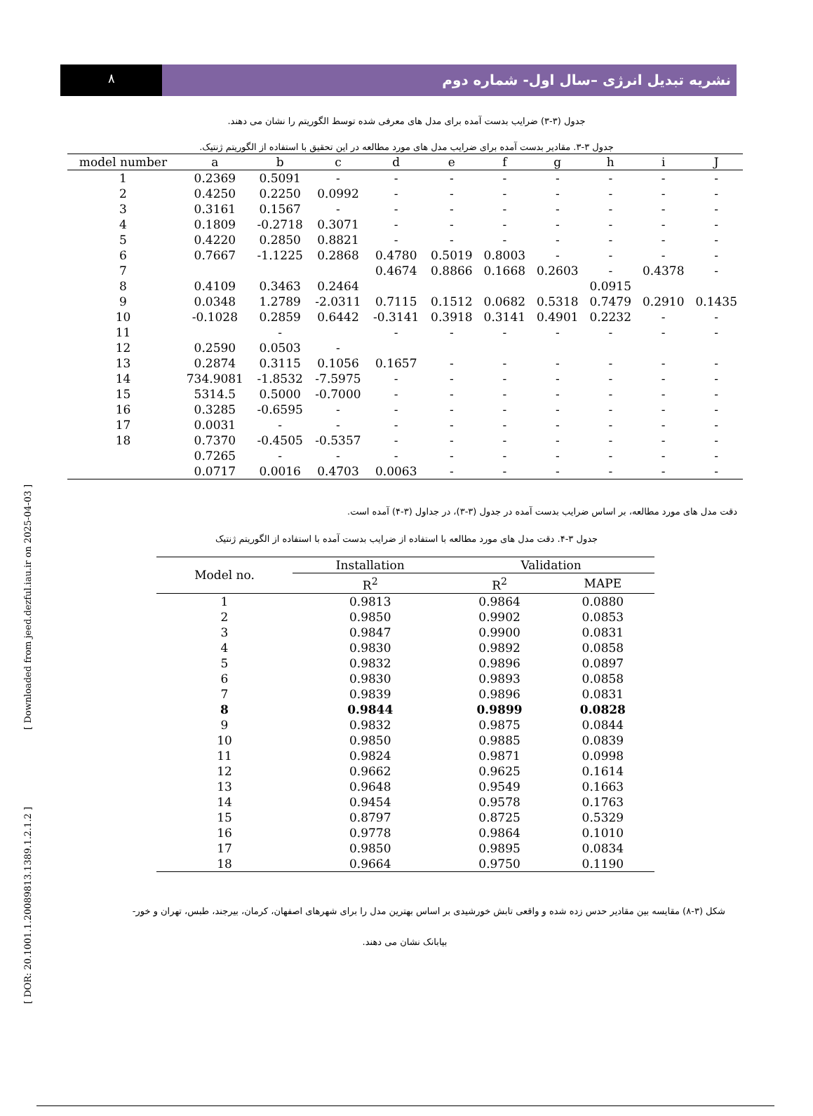[ DOR: 20.1001.1.20089813.1389.1.2.1.2 ] [ Downloaded from jeed.dezful.iau.ir on 2025-04-03 ]
٨
نشریه تبدیل انرژی –سال اول- شماره دوم
جدول (۳-۳) ضرایب بدست آمده برای مدل های معرفی شده توسط الگوریتم را نشان می دهند.
جدول ۳-۳. مقادیر بدست آمده برای ضرایب مدل های مورد مطالعه در این تحقیق با استفاده از الگوریتم ژنتیک.
| model number | a | b | c | d | e | f | g | h | i | J |
| --- | --- | --- | --- | --- | --- | --- | --- | --- | --- | --- |
| 1 | 0.2369 | 0.5091 | - | - | - | - | - | - | - | - |
| 2 | 0.4250 | 0.2250 | 0.0992 | - | - | - | - | - | - | - |
| 3 | 0.3161 | 0.1567 | - | - | - | - | - | - | - | - |
| 4 | 0.1809 | -0.2718 | 0.3071 | - | - | - | - | - | - | - |
| 5 | 0.4220 | 0.2850 | 0.8821 | - | - | - | - | - | - | - |
| 6 | 0.7667 | -1.1225 | 0.2868 | 0.4780 | 0.5019 | 0.8003 | - | - | - | - |
| 7 | | | | 0.4674 | 0.8866 | 0.1668 | 0.2603 | - | 0.4378 | - |
| 8 | 0.4109 | 0.3463 | 0.2464 | | | | | 0.0915 | | |
| 9 | 0.0348 | 1.2789 | -2.0311 | 0.7115 | 0.1512 | 0.0682 | 0.5318 | 0.7479 | 0.2910 | 0.1435 |
| 10 | -0.1028 | 0.2859 | 0.6442 | -0.3141 | 0.3918 | 0.3141 | 0.4901 | 0.2232 | - | - |
| 11 | | - | | - | - | - | - | - | - | - |
| 12 | 0.2590 | 0.0503 | - | | | | | | | |
| 13 | 0.2874 | 0.3115 | 0.1056 | 0.1657 | - | - | - | - | - | - |
| 14 | 734.9081 | -1.8532 | -7.5975 | - | - | - | - | - | - | - |
| 15 | 5314.5 | 0.5000 | -0.7000 | - | - | - | - | - | - | - |
| 16 | 0.3285 | -0.6595 | - | - | - | - | - | - | - | - |
| 17 | 0.0031 | - | - | - | - | - | - | - | - | - |
| 18 | 0.7370 | -0.4505 | -0.5357 | - | - | - | - | - | - | - |
| | 0.7265 | - | - | - | - | - | - | - | - | - |
| | 0.0717 | 0.0016 | 0.4703 | 0.0063 | - | - | - | - | - | - |
دقت مدل های مورد مطالعه، بر اساس ضرایب بدست آمده در جدول (۳-۳)، در جداول (۳-۴) آمده است.
جدول ۳-۴. دقت مدل های مورد مطالعه با استفاده از ضرایب بدست آمده با استفاده از الگوریتم ژنتیک
| Model no. | Installation | Validation | |
| --- | --- | --- | --- |
| | R<sup>2</sup> | R<sup>2</sup> | MAPE |
| 1 | 0.9813 | 0.9864 | 0.0880 |
| 2 | 0.9850 | 0.9902 | 0.0853 |
| 3 | 0.9847 | 0.9900 | 0.0831 |
| 4 | 0.9830 | 0.9892 | 0.0858 |
| 5 | 0.9832 | 0.9896 | 0.0897 |
| 6 | 0.9830 | 0.9893 | 0.0858 |
| 7 | 0.9839 | 0.9896 | 0.0831 |
| 8 | 0.9844 | 0.9899 | 0.0828 |
| 9 | 0.9832 | 0.9875 | 0.0844 |
| 10 | 0.9850 | 0.9885 | 0.0839 |
| 11 | 0.9824 | 0.9871 | 0.0998 |
| 12 | 0.9662 | 0.9625 | 0.1614 |
| 13 | 0.9648 | 0.9549 | 0.1663 |
| 14 | 0.9454 | 0.9578 | 0.1763 |
| 15 | 0.8797 | 0.8725 | 0.5329 |
| 16 | 0.9778 | 0.9864 | 0.1010 |
| 17 | 0.9850 | 0.9895 | 0.0834 |
| 18 | 0.9664 | 0.9750 | 0.1190 |
شکل (۳-۸) مقایسه بین مقادیر حدس زده شده و واقعی تابش خورشیدی بر اساس بهترین مدل را برای شهرهای اصفهان، کرمان، بیرجند، طبس، تهران و خور-
بیابانک نشان می دهند.